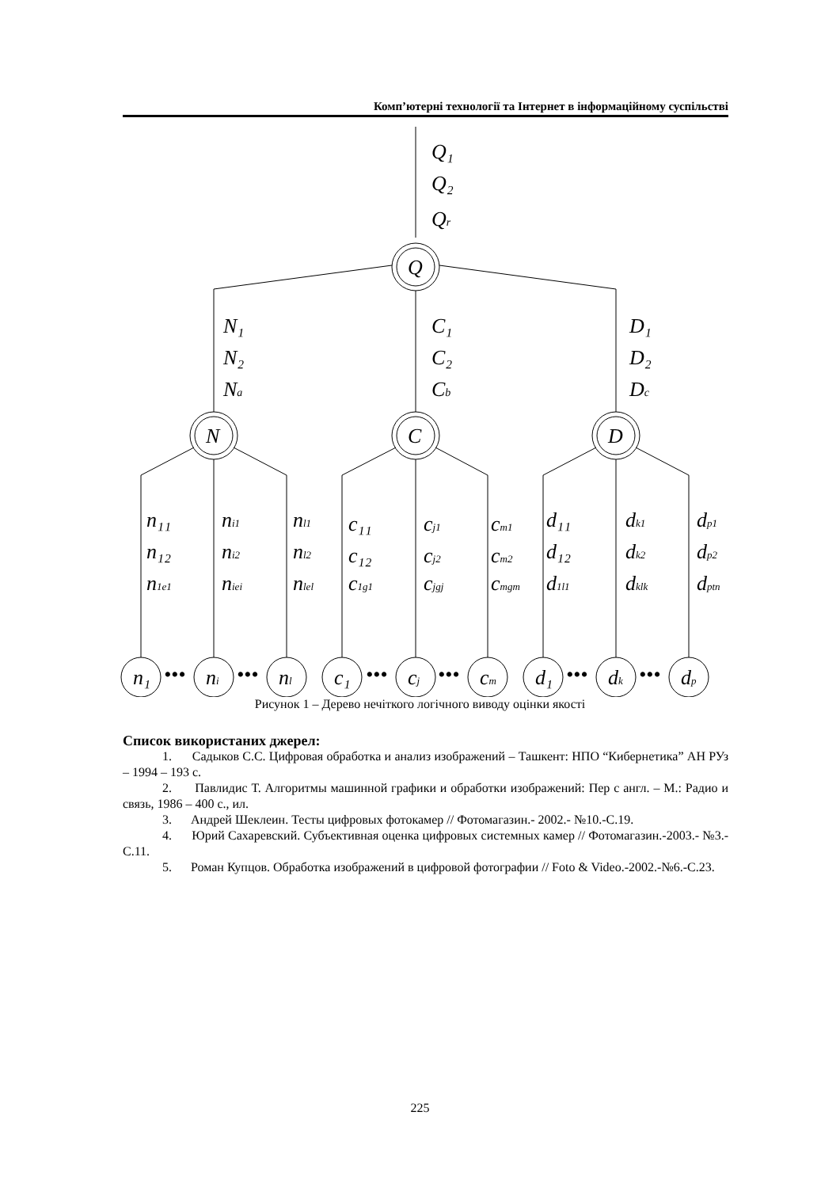Комп’ютерні технології та Інтернет в інформаційному суспільстві
Q₁
Q₂
Qr
Q
N
C
D
N₁
N₂
Na
C₁
C₂
Cb
D₁
D₂
Dc
n₁₁
n₁₂
n1e1
ni1
ni2
niei
nl1
nl2
nlel
c₁₁
c₁₂
c1g1
cj1
cj2
cjgj
cm1
cm2
cmgm
d₁₁
d₁₂
d1l1
dk1
dk2
dklk
dp1
dp2
dptn
n₁
ni
nl
c₁
cj
cm
d₁
dk
dp
•••
•••
•••
•••
•••
•••
Рисунок 1 – Дерево нечіткого логічного виводу оцінки якості
Список використаних джерел:
1. Садыков С.С. Цифровая обработка и анализ изображений – Ташкент: НПО “Кибернетика” АН РУз – 1994 – 193 с.
2. Павлидис Т. Алгоритмы машинной графики и обработки изображений: Пер с англ. – М.: Радио и связь, 1986 – 400 с., ил.
3. Андрей Шеклеин. Тесты цифровых фотокамер // Фотомагазин.- 2002.- №10.-С.19.
4. Юрий Сахаревский. Субъективная оценка цифровых системных камер // Фотомагазин.-2003.- №3.-С.11.
5. Роман Купцов. Обработка изображений в цифровой фотографии // Foto & Video.-2002.-№6.-С.23.
225